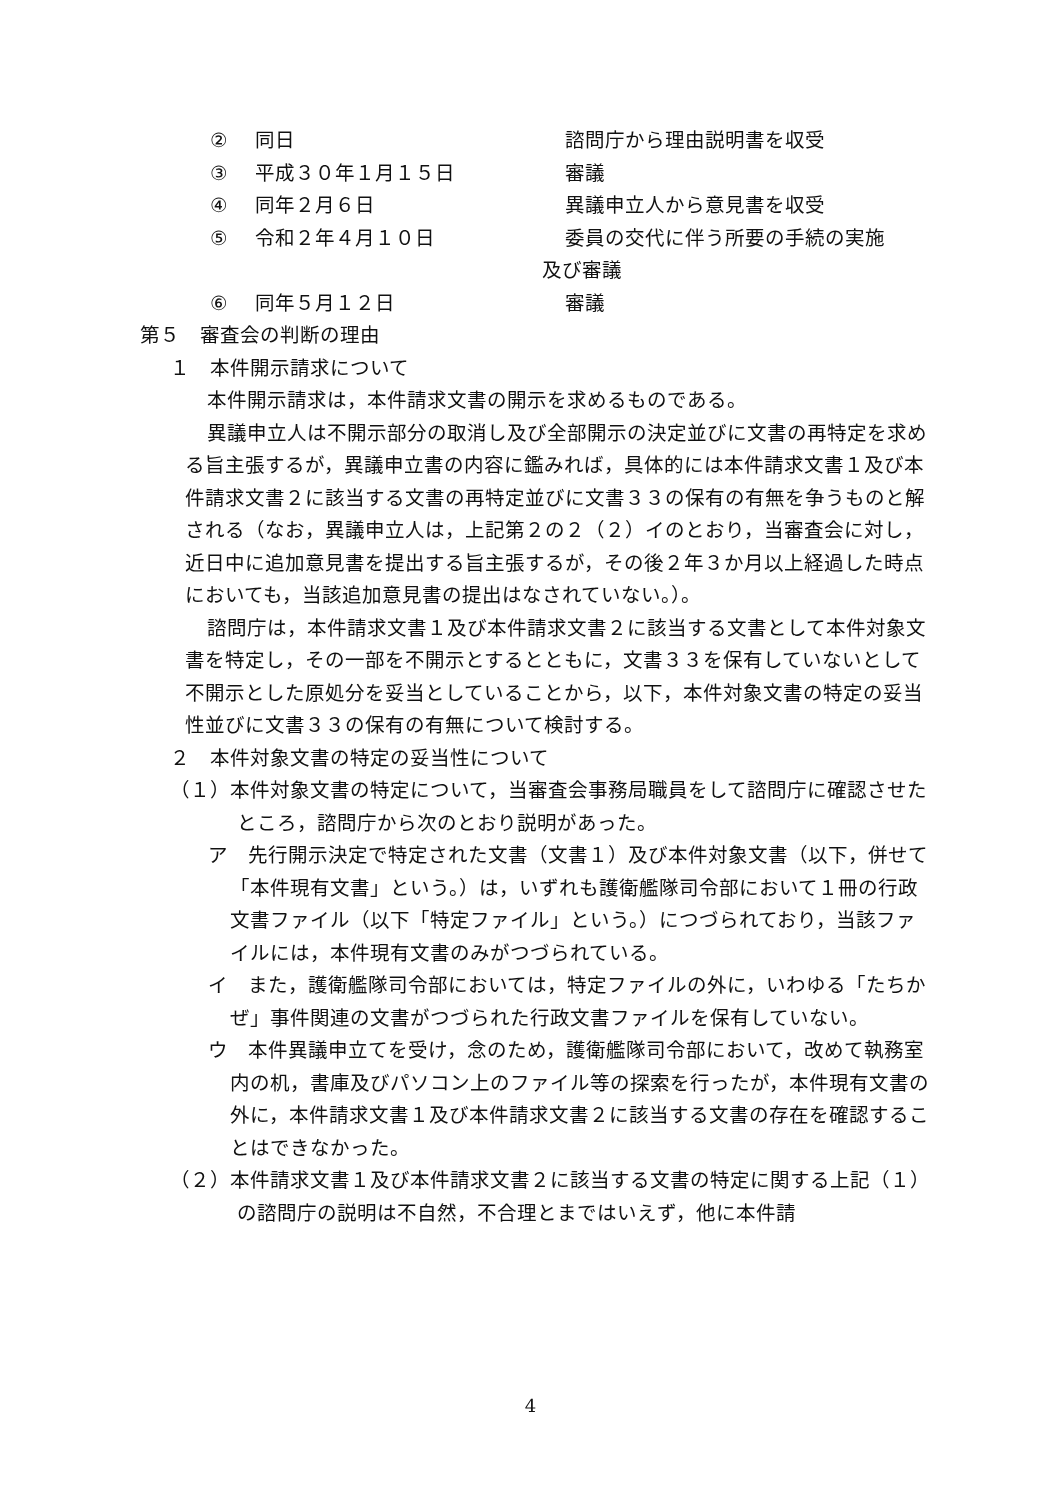② 同日 諮問庁から理由説明書を収受
③ 平成３０年１月１５日 審議
④ 同年２月６日 異議申立人から意見書を収受
⑤ 令和２年４月１０日 委員の交代に伴う所要の手続の実施
及び審議
⑥ 同年５月１２日 審議
第５　審査会の判断の理由
１　本件開示請求について
本件開示請求は，本件請求文書の開示を求めるものである。
異議申立人は不開示部分の取消し及び全部開示の決定並びに文書の再特定を求める旨主張するが，異議申立書の内容に鑑みれば，具体的には本件請求文書１及び本件請求文書２に該当する文書の再特定並びに文書３３の保有の有無を争うものと解される（なお，異議申立人は，上記第２の２（２）イのとおり，当審査会に対し，近日中に追加意見書を提出する旨主張するが，その後２年３か月以上経過した時点においても，当該追加意見書の提出はなされていない。）。
諮問庁は，本件請求文書１及び本件請求文書２に該当する文書として本件対象文書を特定し，その一部を不開示とするとともに，文書３３を保有していないとして不開示とした原処分を妥当としていることから，以下，本件対象文書の特定の妥当性並びに文書３３の保有の有無について検討する。
２　本件対象文書の特定の妥当性について
（１）本件対象文書の特定について，当審査会事務局職員をして諮問庁に確認させたところ，諮問庁から次のとおり説明があった。
ア　先行開示決定で特定された文書（文書１）及び本件対象文書（以下，併せて「本件現有文書」という。）は，いずれも護衛艦隊司令部において１冊の行政文書ファイル（以下「特定ファイル」という。）につづられており，当該ファイルには，本件現有文書のみがつづられている。
イ　また，護衛艦隊司令部においては，特定ファイルの外に，いわゆる「たちかぜ」事件関連の文書がつづられた行政文書ファイルを保有していない。
ウ　本件異議申立てを受け，念のため，護衛艦隊司令部において，改めて執務室内の机，書庫及びパソコン上のファイル等の探索を行ったが，本件現有文書の外に，本件請求文書１及び本件請求文書２に該当する文書の存在を確認することはできなかった。
（２）本件請求文書１及び本件請求文書２に該当する文書の特定に関する上記（１）の諮問庁の説明は不自然，不合理とまではいえず，他に本件請
4